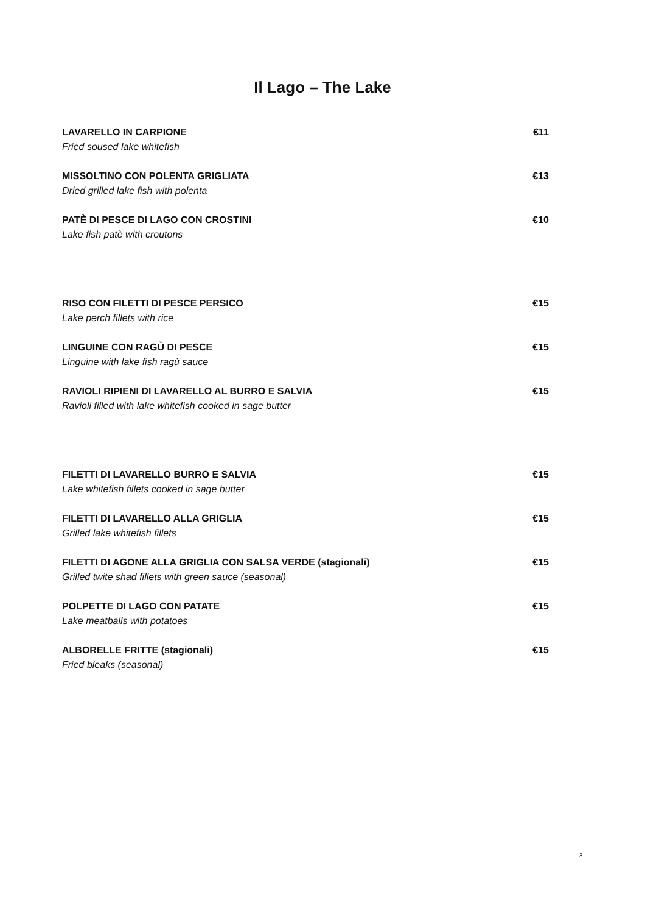Il Lago – The Lake
LAVARELLO IN CARPIONE
Fried soused lake whitefish
€11
MISSOLTINO CON POLENTA GRIGLIATA
Dried grilled lake fish with polenta
€13
PATÈ DI PESCE DI LAGO CON CROSTINI
Lake fish patè with croutons
€10
RISO CON FILETTI DI PESCE PERSICO
Lake perch fillets with rice
€15
LINGUINE CON RAGÙ DI PESCE
Linguine with lake fish ragù sauce
€15
RAVIOLI RIPIENI DI LAVARELLO AL BURRO E SALVIA
Ravioli filled with lake whitefish cooked in sage butter
€15
FILETTI DI LAVARELLO BURRO E SALVIA
Lake whitefish fillets cooked in sage butter
€15
FILETTI DI LAVARELLO ALLA GRIGLIA
Grilled lake whitefish fillets
€15
FILETTI DI AGONE ALLA GRIGLIA CON SALSA VERDE (stagionali)
Grilled twite shad fillets with green sauce (seasonal)
€15
POLPETTE DI LAGO CON PATATE
Lake meatballs with potatoes
€15
ALBORELLE FRITTE (stagionali)
Fried bleaks (seasonal)
€15
3